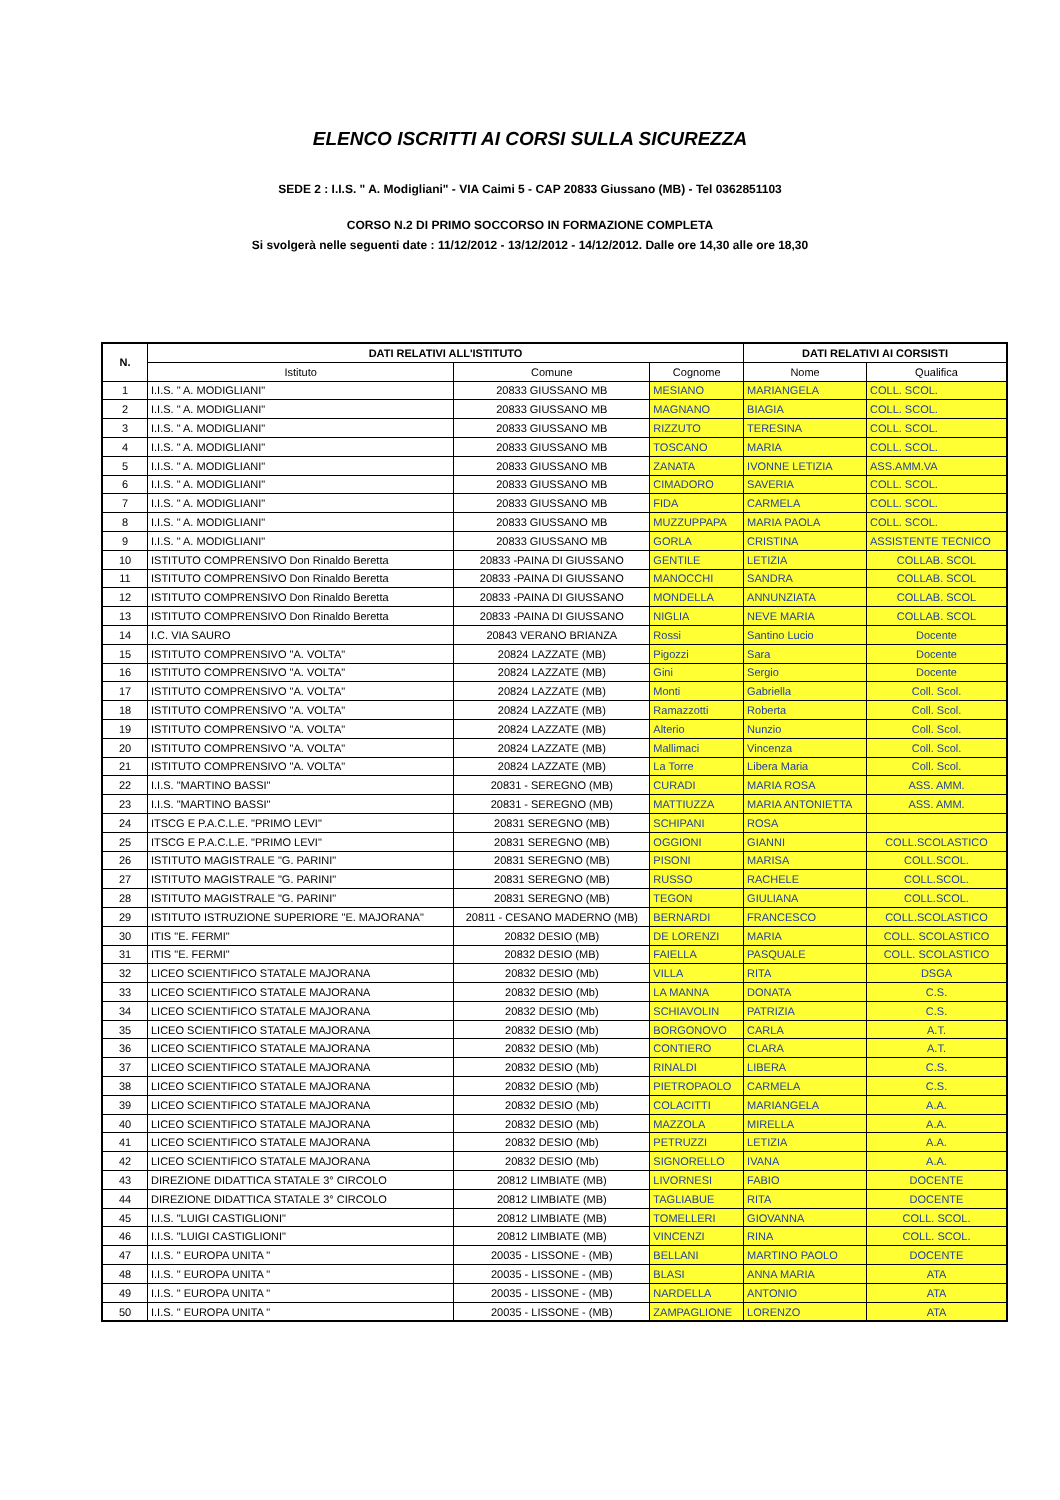ELENCO ISCRITTI AI CORSI SULLA SICUREZZA
SEDE 2 : I.I.S. " A. Modigliani" - VIA Caimi 5 - CAP 20833 Giussano (MB) - Tel 0362851103
CORSO N.2 DI PRIMO SOCCORSO IN FORMAZIONE COMPLETA
Si svolgerà nelle seguenti date : 11/12/2012 - 13/12/2012 - 14/12/2012. Dalle ore 14,30 alle ore 18,30
| N. | DATI RELATIVI ALL'ISTITUTO | | | DATI RELATIVI AI CORSISTI | |
| --- | --- | --- | --- | --- | --- |
| | Istituto | Comune | Cognome | Nome | Qualifica |
| 1 | I.I.S. " A. MODIGLIANI" | 20833 GIUSSANO MB | MESIANO | MARIANGELA | COLL. SCOL. |
| 2 | I.I.S. " A. MODIGLIANI" | 20833 GIUSSANO MB | MAGNANO | BIAGIA | COLL. SCOL. |
| 3 | I.I.S. " A. MODIGLIANI" | 20833 GIUSSANO MB | RIZZUTO | TERESINA | COLL. SCOL. |
| 4 | I.I.S. " A. MODIGLIANI" | 20833 GIUSSANO MB | TOSCANO | MARIA | COLL. SCOL. |
| 5 | I.I.S. " A. MODIGLIANI" | 20833 GIUSSANO MB | ZANATA | IVONNE LETIZIA | ASS.AMM.VA |
| 6 | I.I.S. " A. MODIGLIANI" | 20833 GIUSSANO MB | CIMADORO | SAVERIA | COLL. SCOL. |
| 7 | I.I.S. " A. MODIGLIANI" | 20833 GIUSSANO MB | FIDA | CARMELA | COLL. SCOL. |
| 8 | I.I.S. " A. MODIGLIANI" | 20833 GIUSSANO MB | MUZZUPPAPA | MARIA PAOLA | COLL. SCOL. |
| 9 | I.I.S. " A. MODIGLIANI" | 20833 GIUSSANO MB | GORLA | CRISTINA | ASSISTENTE TECNICO |
| 10 | ISTITUTO COMPRENSIVO Don Rinaldo Beretta | 20833 -PAINA DI GIUSSANO | GENTILE | LETIZIA | COLLAB. SCOL |
| 11 | ISTITUTO COMPRENSIVO Don Rinaldo Beretta | 20833 -PAINA DI GIUSSANO | MANOCCHI | SANDRA | COLLAB. SCOL |
| 12 | ISTITUTO COMPRENSIVO Don Rinaldo Beretta | 20833 -PAINA DI GIUSSANO | MONDELLA | ANNUNZIATA | COLLAB. SCOL |
| 13 | ISTITUTO COMPRENSIVO Don Rinaldo Beretta | 20833 -PAINA DI GIUSSANO | NIGLIA | NEVE MARIA | COLLAB. SCOL |
| 14 | I.C. VIA SAURO | 20843 VERANO BRIANZA | Rossi | Santino Lucio | Docente |
| 15 | ISTITUTO COMPRENSIVO "A. VOLTA" | 20824 LAZZATE (MB) | Pigozzi | Sara | Docente |
| 16 | ISTITUTO COMPRENSIVO "A. VOLTA" | 20824 LAZZATE (MB) | Gini | Sergio | Docente |
| 17 | ISTITUTO COMPRENSIVO "A. VOLTA" | 20824 LAZZATE (MB) | Monti | Gabriella | Coll. Scol. |
| 18 | ISTITUTO COMPRENSIVO "A. VOLTA" | 20824 LAZZATE (MB) | Ramazzotti | Roberta | Coll. Scol. |
| 19 | ISTITUTO COMPRENSIVO "A. VOLTA" | 20824 LAZZATE (MB) | Alterio | Nunzio | Coll. Scol. |
| 20 | ISTITUTO COMPRENSIVO "A. VOLTA" | 20824 LAZZATE (MB) | Mallimaci | Vincenza | Coll. Scol. |
| 21 | ISTITUTO COMPRENSIVO "A. VOLTA" | 20824 LAZZATE (MB) | La Torre | Libera Maria | Coll. Scol. |
| 22 | I.I.S. "MARTINO BASSI" | 20831 - SEREGNO (MB) | CURADI | MARIA ROSA | ASS. AMM. |
| 23 | I.I.S. "MARTINO BASSI" | 20831 - SEREGNO (MB) | MATTIUZZA | MARIA ANTONIETTA | ASS. AMM. |
| 24 | ITSCG E P.A.C.L.E. "PRIMO LEVI" | 20831 SEREGNO (MB) | SCHIPANI | ROSA | |
| 25 | ITSCG E P.A.C.L.E. "PRIMO LEVI" | 20831 SEREGNO (MB) | OGGIONI | GIANNI | COLL.SCOLASTICO |
| 26 | ISTITUTO MAGISTRALE "G. PARINI" | 20831 SEREGNO (MB) | PISONI | MARISA | COLL.SCOL. |
| 27 | ISTITUTO MAGISTRALE "G. PARINI" | 20831 SEREGNO (MB) | RUSSO | RACHELE | COLL.SCOL. |
| 28 | ISTITUTO MAGISTRALE "G. PARINI" | 20831 SEREGNO (MB) | TEGON | GIULIANA | COLL.SCOL. |
| 29 | ISTITUTO ISTRUZIONE SUPERIORE "E. MAJORANA" | 20811 - CESANO MADERNO (MB) | BERNARDI | FRANCESCO | COLL.SCOLASTICO |
| 30 | ITIS "E. FERMI" | 20832 DESIO (MB) | DE LORENZI | MARIA | COLL. SCOLASTICO |
| 31 | ITIS "E. FERMI" | 20832 DESIO (MB) | FAIELLA | PASQUALE | COLL. SCOLASTICO |
| 32 | LICEO SCIENTIFICO STATALE MAJORANA | 20832 DESIO (Mb) | VILLA | RITA | DSGA |
| 33 | LICEO SCIENTIFICO STATALE MAJORANA | 20832 DESIO (Mb) | LA MANNA | DONATA | C.S. |
| 34 | LICEO SCIENTIFICO STATALE MAJORANA | 20832 DESIO (Mb) | SCHIAVOLIN | PATRIZIA | C.S. |
| 35 | LICEO SCIENTIFICO STATALE MAJORANA | 20832 DESIO (Mb) | BORGONOVO | CARLA | A.T. |
| 36 | LICEO SCIENTIFICO STATALE MAJORANA | 20832 DESIO (Mb) | CONTIERO | CLARA | A.T. |
| 37 | LICEO SCIENTIFICO STATALE MAJORANA | 20832 DESIO (Mb) | RINALDI | LIBERA | C.S. |
| 38 | LICEO SCIENTIFICO STATALE MAJORANA | 20832 DESIO (Mb) | PIETROPAOLO | CARMELA | C.S. |
| 39 | LICEO SCIENTIFICO STATALE MAJORANA | 20832 DESIO (Mb) | COLACITTI | MARIANGELA | A.A. |
| 40 | LICEO SCIENTIFICO STATALE MAJORANA | 20832 DESIO (Mb) | MAZZOLA | MIRELLA | A.A. |
| 41 | LICEO SCIENTIFICO STATALE MAJORANA | 20832 DESIO (Mb) | PETRUZZI | LETIZIA | A.A. |
| 42 | LICEO SCIENTIFICO STATALE MAJORANA | 20832 DESIO (Mb) | SIGNORELLO | IVANA | A.A. |
| 43 | DIREZIONE DIDATTICA STATALE 3° CIRCOLO | 20812 LIMBIATE (MB) | LIVORNESI | FABIO | DOCENTE |
| 44 | DIREZIONE DIDATTICA STATALE 3° CIRCOLO | 20812 LIMBIATE (MB) | TAGLIABUE | RITA | DOCENTE |
| 45 | I.I.S. "LUIGI CASTIGLIONI" | 20812 LIMBIATE (MB) | TOMELLERI | GIOVANNA | COLL. SCOL. |
| 46 | I.I.S. "LUIGI CASTIGLIONI" | 20812 LIMBIATE (MB) | VINCENZI | RINA | COLL. SCOL. |
| 47 | I.I.S. " EUROPA UNITA " | 20035 - LISSONE - (MB) | BELLANI | MARTINO PAOLO | DOCENTE |
| 48 | I.I.S. " EUROPA UNITA " | 20035 - LISSONE - (MB) | BLASI | ANNA MARIA | ATA |
| 49 | I.I.S. " EUROPA UNITA " | 20035 - LISSONE - (MB) | NARDELLA | ANTONIO | ATA |
| 50 | I.I.S. " EUROPA UNITA " | 20035 - LISSONE - (MB) | ZAMPAGLIONE | LORENZO | ATA |